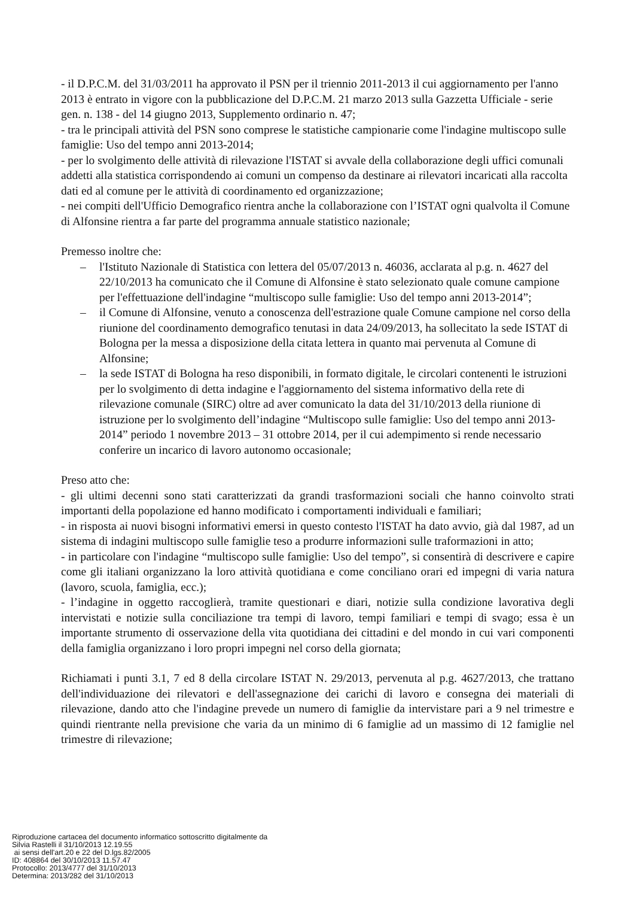- il D.P.C.M. del 31/03/2011 ha approvato il PSN per il triennio 2011-2013 il cui aggiornamento per l'anno 2013 è entrato in vigore con la pubblicazione del D.P.C.M. 21 marzo 2013 sulla Gazzetta Ufficiale - serie gen. n. 138 - del 14 giugno 2013, Supplemento ordinario n. 47;
- tra le principali attività del PSN sono comprese le statistiche campionarie come l'indagine multiscopo sulle famiglie: Uso del tempo anni 2013-2014;
- per lo svolgimento delle attività di rilevazione l'ISTAT si avvale della collaborazione degli uffici comunali addetti alla statistica corrispondendo ai comuni un compenso da destinare ai rilevatori incaricati alla raccolta dati ed al comune per le attività di coordinamento ed organizzazione;
- nei compiti dell'Ufficio Demografico rientra anche la collaborazione con l’ISTAT ogni qualvolta il Comune di Alfonsine rientra a far parte del programma annuale statistico nazionale;
Premesso inoltre che:
– l'Istituto Nazionale di Statistica con lettera del 05/07/2013 n. 46036, acclarata al p.g. n. 4627 del 22/10/2013 ha comunicato che il Comune di Alfonsine è stato selezionato quale comune campione per l'effettuazione dell'indagine “multiscopo sulle famiglie: Uso del tempo anni 2013-2014”;
– il Comune di Alfonsine, venuto a conoscenza dell'estrazione quale Comune campione nel corso della riunione del coordinamento demografico tenutasi in data 24/09/2013, ha sollecitato la sede ISTAT di Bologna per la messa a disposizione della citata lettera in quanto mai pervenuta al Comune di Alfonsine;
– la sede ISTAT di Bologna ha reso disponibili, in formato digitale, le circolari contenenti le istruzioni per lo svolgimento di detta indagine e l'aggiornamento del sistema informativo della rete di rilevazione comunale (SIRC) oltre ad aver comunicato la data del 31/10/2013 della riunione di istruzione per lo svolgimento dell’indagine “Multiscopo sulle famiglie: Uso del tempo anni 2013-2014” periodo 1 novembre 2013 – 31 ottobre 2014, per il cui adempimento si rende necessario conferire un incarico di lavoro autonomo occasionale;
Preso atto che:
- gli ultimi decenni sono stati caratterizzati da grandi trasformazioni sociali che hanno coinvolto strati importanti della popolazione ed hanno modificato i comportamenti individuali e familiari;
- in risposta ai nuovi bisogni informativi emersi in questo contesto l'ISTAT ha dato avvio, già dal 1987, ad un sistema di indagini multiscopo sulle famiglie teso a produrre informazioni sulle traformazioni in atto;
- in particolare con l'indagine “multiscopo sulle famiglie: Uso del tempo”, si consentirà di descrivere e capire come gli italiani organizzano la loro attività quotidiana e come conciliano orari ed impegni di varia natura (lavoro, scuola, famiglia, ecc.);
- l’indagine in oggetto raccoglierà, tramite questionari e diari, notizie sulla condizione lavorativa degli intervistati e notizie sulla conciliazione tra tempi di lavoro, tempi familiari e tempi di svago; essa è un importante strumento di osservazione della vita quotidiana dei cittadini e del mondo in cui vari componenti della famiglia organizzano i loro propri impegni nel corso della giornata;
Richiamati i punti 3.1, 7 ed 8 della circolare ISTAT N. 29/2013, pervenuta al p.g. 4627/2013, che trattano dell'individuazione dei rilevatori e dell'assegnazione dei carichi di lavoro e consegna dei materiali di rilevazione, dando atto che l'indagine prevede un numero di famiglie da intervistare pari a 9 nel trimestre e quindi rientrante nella previsione che varia da un minimo di 6 famiglie ad un massimo di 12 famiglie nel trimestre di rilevazione;
Riproduzione cartacea del documento informatico sottoscritto digitalmente da
Silvia Rastelli il 31/10/2013 12.19.55
ai sensi dell'art.20 e 22 del D.lgs.82/2005
ID: 408864 del 30/10/2013 11.57.47
Protocollo: 2013/4777 del 31/10/2013
Determina: 2013/282 del 31/10/2013